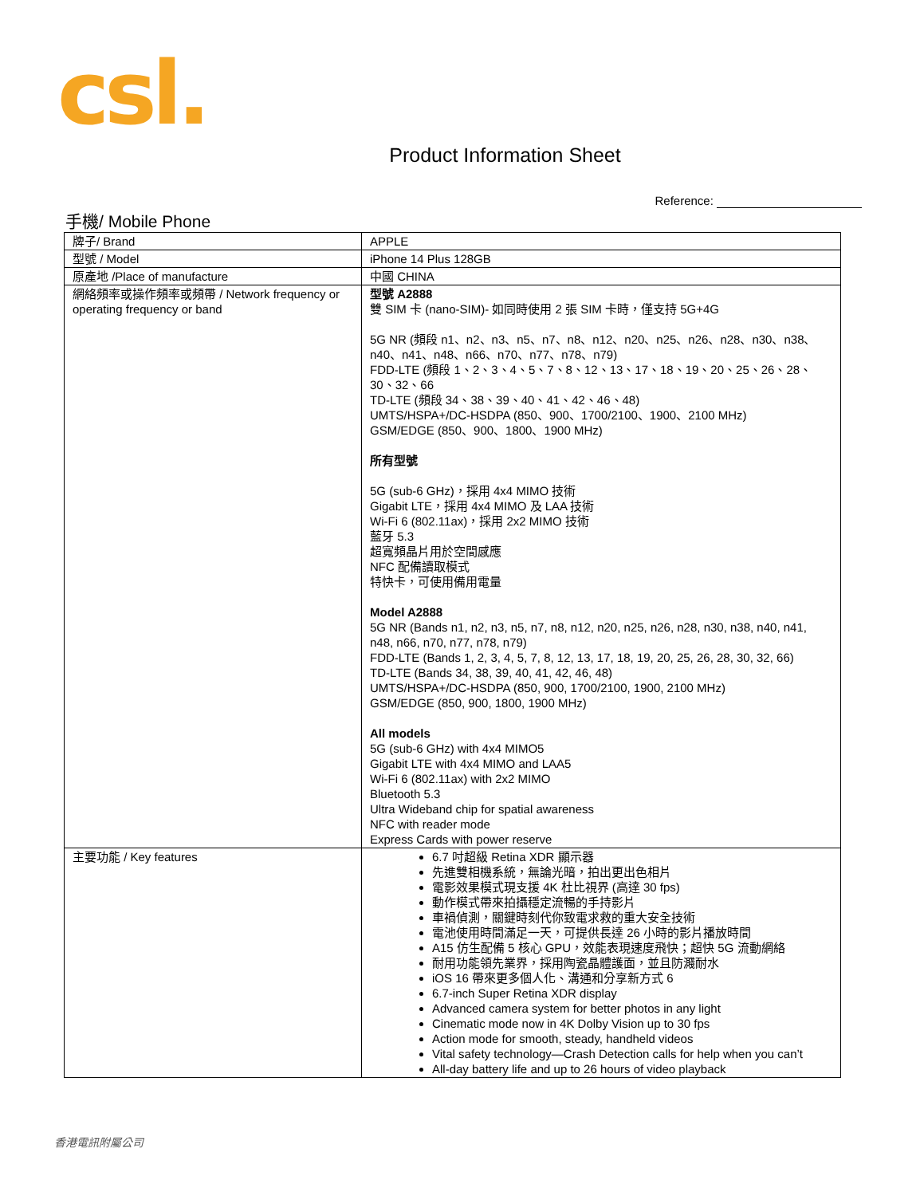csl.
Product Information Sheet
Reference:
手機/ Mobile Phone
| 牌子/ Brand | APPLE |
| 型號 / Model | iPhone 14 Plus 128GB |
| 原產地 /Place of manufacture | 中國 CHINA |
| 網絡頻率或操作頻率或頻帶 / Network frequency or operating frequency or band | 型號 A2888 雙 SIM 卡 (nano-SIM)- 如同時使用 2 張 SIM 卡時，僅支持 5G+4G 5G NR (頻段 n1、n2、n3、n5、n7、n8、n12、n20、n25、n26、n28、n30、n38、n40、n41、n48、n66、n70、n77、n78、n79) FDD-LTE (頻段 1、2、3、4、5、7、8、12、13、17、18、19、20、25、26、28、30、32、66 TD-LTE (頻段 34、38、39、40、41、42、46、48) UMTS/HSPA+/DC-HSDPA (850、900、1700/2100、1900、2100 MHz) GSM/EDGE (850、900、1800、1900 MHz) 所有型號 5G (sub-6 GHz)，採用 4x4 MIMO 技術 Gigabit LTE，採用 4x4 MIMO 及 LAA 技術 Wi-Fi 6 (802.11ax)，採用 2x2 MIMO 技術 藍牙 5.3 超寬頻晶片用於空間感應 NFC 配備讀取模式 特快卡，可使用備用電量 Model A2888 5G NR (Bands n1, n2, n3, n5, n7, n8, n12, n20, n25, n26, n28, n30, n38, n40, n41, n48, n66, n70, n77, n78, n79) FDD-LTE (Bands 1, 2, 3, 4, 5, 7, 8, 12, 13, 17, 18, 19, 20, 25, 26, 28, 30, 32, 66) TD-LTE (Bands 34, 38, 39, 40, 41, 42, 46, 48) UMTS/HSPA+/DC-HSDPA (850, 900, 1700/2100, 1900, 2100 MHz) GSM/EDGE (850, 900, 1800, 1900 MHz) All models 5G (sub-6 GHz) with 4x4 MIMO5 Gigabit LTE with 4x4 MIMO and LAA5 Wi-Fi 6 (802.11ax) with 2x2 MIMO Bluetooth 5.3 Ultra Wideband chip for spatial awareness NFC with reader mode Express Cards with power reserve |
| 主要功能 / Key features | 6.7 吋超級 Retina XDR 顯示器 先進雙相機系統，無論光暗，拍出更出色相片 電影效果模式現支援 4K 杜比視界 (高達 30 fps) 動作模式帶來拍攝穩定流暢的手持影片 車禍偵測，關鍵時刻代你致電求救的重大安全技術 電池使用時間滿足一天，可提供長達 26 小時的影片播放時間 A15 仿生配備 5 核心 GPU，效能表現速度飛快；超快 5G 流動網絡 耐用功能領先業界，採用陶瓷晶體護面，並且防濺耐水 iOS 16 帶來更多個人化、溝通和分享新方式 6 6.7-inch Super Retina XDR display Advanced camera system for better photos in any light Cinematic mode now in 4K Dolby Vision up to 30 fps Action mode for smooth, steady, handheld videos Vital safety technology—Crash Detection calls for help when you can’t All-day battery life and up to 26 hours of video playback |
香港電訊附屬公司